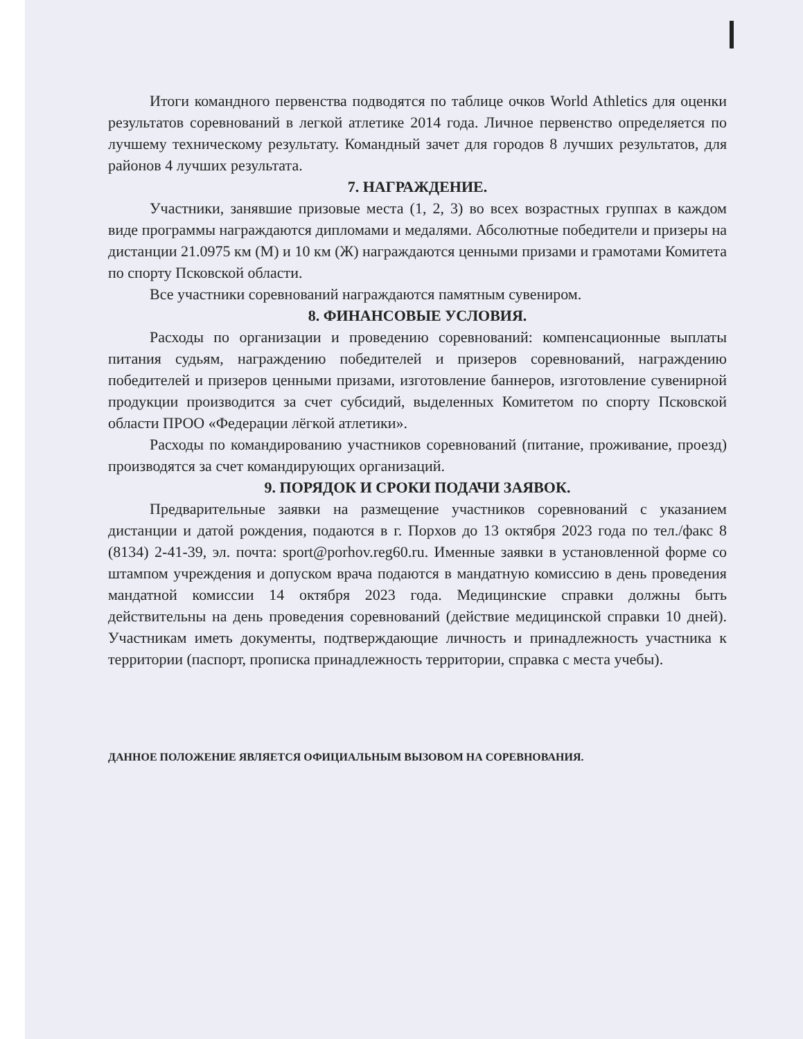Итоги командного первенства подводятся по таблице очков World Athletics для оценки результатов соревнований в легкой атлетике 2014 года. Личное первенство определяется по лучшему техническому результату. Командный зачет для городов 8 лучших результатов, для районов 4 лучших результата.
7. НАГРАЖДЕНИЕ.
Участники, занявшие призовые места (1, 2, 3) во всех возрастных группах в каждом виде программы награждаются дипломами и медалями. Абсолютные победители и призеры на дистанции 21.0975 км (М) и 10 км (Ж) награждаются ценными призами и грамотами Комитета по спорту Псковской области.
Все участники соревнований награждаются памятным сувениром.
8. ФИНАНСОВЫЕ УСЛОВИЯ.
Расходы по организации и проведению соревнований: компенсационные выплаты питания судьям, награждению победителей и призеров соревнований, награждению победителей и призеров ценными призами, изготовление баннеров, изготовление сувенирной продукции производится за счет субсидий, выделенных Комитетом по спорту Псковской области ПРОО «Федерации лёгкой атлетики».
Расходы по командированию участников соревнований (питание, проживание, проезд) производятся за счет командирующих организаций.
9. ПОРЯДОК И СРОКИ ПОДАЧИ ЗАЯВОК.
Предварительные заявки на размещение участников соревнований с указанием дистанции и датой рождения, подаются в г. Порхов до 13 октября 2023 года по тел./факс 8 (8134) 2-41-39, эл. почта: sport@porhov.reg60.ru. Именные заявки в установленной форме со штампом учреждения и допуском врача подаются в мандатную комиссию в день проведения мандатной комиссии 14 октября 2023 года. Медицинские справки должны быть действительны на день проведения соревнований (действие медицинской справки 10 дней). Участникам иметь документы, подтверждающие личность и принадлежность участника к территории (паспорт, прописка принадлежность территории, справка с места учебы).
ДАННОЕ ПОЛОЖЕНИЕ ЯВЛЯЕТСЯ ОФИЦИАЛЬНЫМ ВЫЗОВОМ НА СОРЕВНОВАНИЯ.